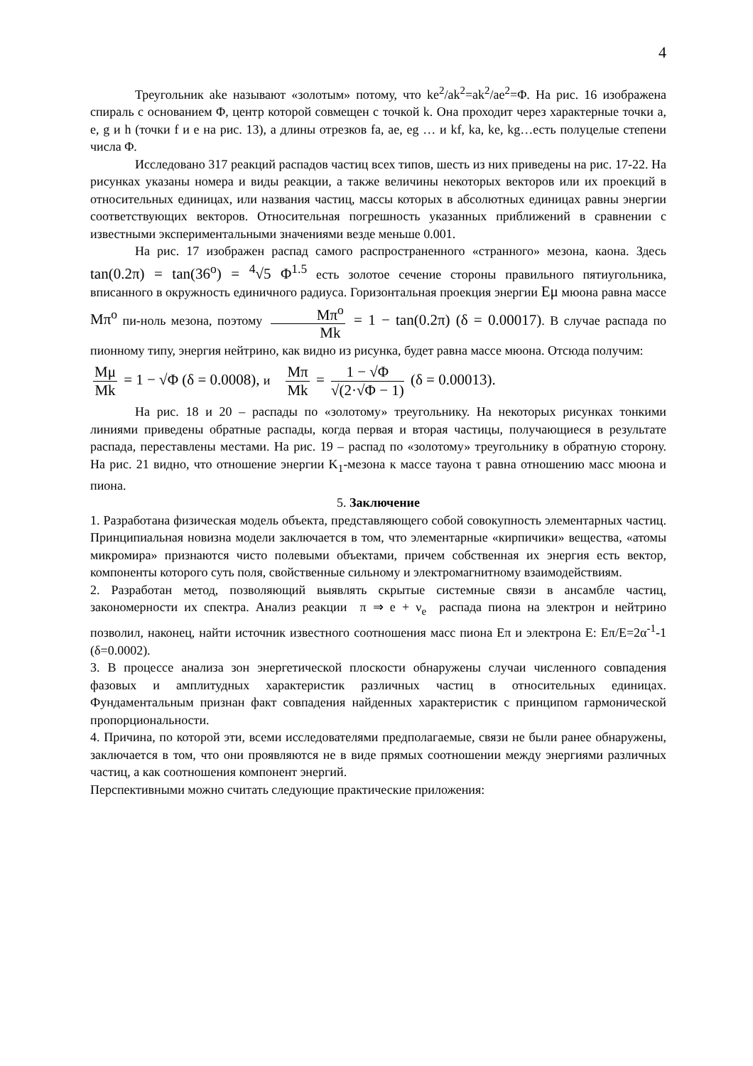4
Треугольник ake называют «золотым» потому, что ke<sup>2</sup>/ak<sup>2</sup>=ak<sup>2</sup>/ae<sup>2</sup>=Φ. На рис. 16 изображена спираль с основанием Φ, центр которой совмещен с точкой k. Она проходит через характерные точки a, e, g и h (точки f и e на рис. 13), а длины отрезков fa, ae, eg … и kf, ka, ke, kg…есть полуцелые степени числа Φ.
Исследовано 317 реакций распадов частиц всех типов, шесть из них приведены на рис. 17-22. На рисунках указаны номера и виды реакции, а также величины некоторых векторов или их проекций в относительных единицах, или названия частиц, массы которых в абсолютных единицах равны энергии соответствующих векторов. Относительная погрешность указанных приближений в сравнении с известными экспериментальными значениями везде меньше 0.001.
На рис. 17 изображен распад самого распространенного «странного» мезона, каона. Здесь tan(0.2π) = tan(36<sup>o</sup>) = <sup>4</sup>√5 Φ<sup>1.5</sup> есть золотое сечение стороны правильного пятиугольника, вписанного в окружность единичного радиуса. Горизонтальная проекция энергии Eμ мюона равна массе Mπ<sup>o</sup> пи-ноль мезона, поэтому Mπ<sup>o</sup> Mk = 1 − tan(0.2π) (δ = 0.00017). В случае распада по пионному типу, энергия нейтрино, как видно из рисунка, будет равна массе мюона. Отсюда получим:
Mμ Mk = 1 − √Φ (δ = 0.0008), и Mπ Mk = 1 − √Φ √(2·√Φ − 1) (δ = 0.00013).
На рис. 18 и 20 – распады по «золотому» треугольнику. На некоторых рисунках тонкими линиями приведены обратные распады, когда первая и вторая частицы, получающиеся в результате распада, переставлены местами. На рис. 19 – распад по «золотому» треугольнику в обратную сторону. На рис. 21 видно, что отношение энергии K<sub>1</sub>-мезона к массе тауона τ равна отношению масс мюона и пиона.
5. Заключение
1. Разработана физическая модель объекта, представляющего собой совокупность элементарных частиц. Принципиальная новизна модели заключается в том, что элементарные «кирпичики» вещества, «атомы микромира» признаются чисто полевыми объектами, причем собственная их энергия есть вектор, компоненты которого суть поля, свойственные сильному и электромагнитному взаимодействиям.
2. Разработан метод, позволяющий выявлять скрытые системные связи в ансамбле частиц, закономерности их спектра. Анализ реакции π ⇒ e + ν<sub>e</sub> распада пиона на электрон и нейтрино позволил, наконец, найти источник известного соотношения масс пиона Eπ и электрона E: Eπ/E=2α<sup>-1</sup>-1 (δ=0.0002).
3. В процессе анализа зон энергетической плоскости обнаружены случаи численного совпадения фазовых и амплитудных характеристик различных частиц в относительных единицах. Фундаментальным признан факт совпадения найденных характеристик с принципом гармонической пропорциональности.
4. Причина, по которой эти, всеми исследователями предполагаемые, связи не были ранее обнаружены, заключается в том, что они проявляются не в виде прямых соотношении между энергиями различных частиц, а как соотношения компонент энергий.
Перспективными можно считать следующие практические приложения: